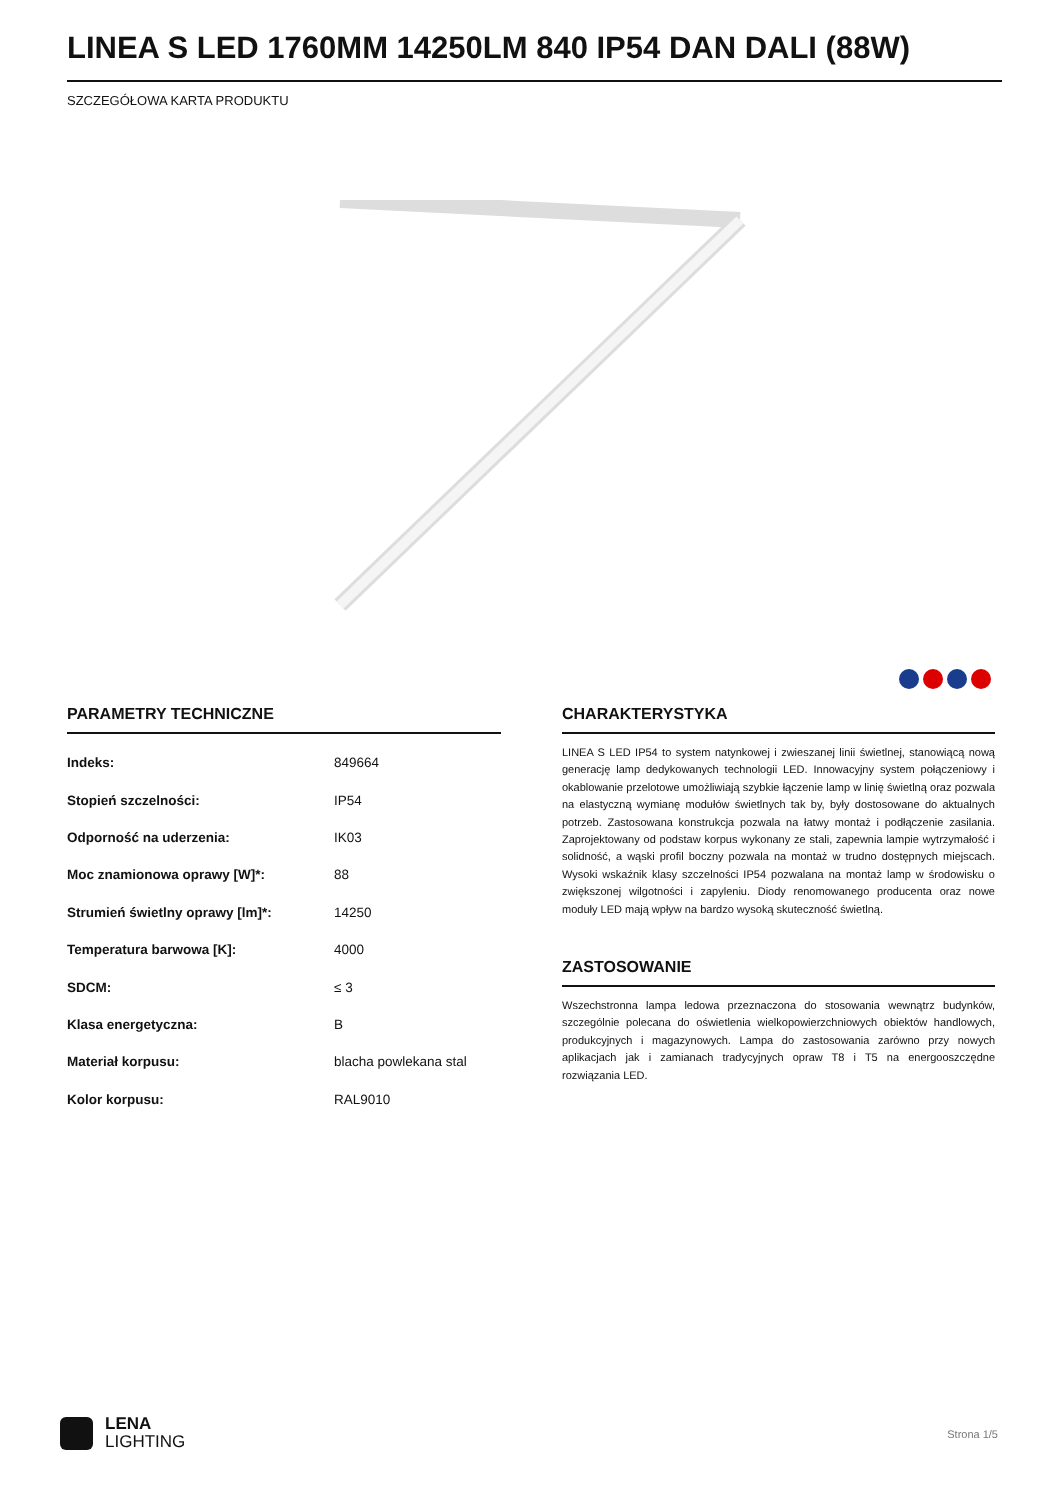LINEA S LED 1760MM 14250LM 840 IP54 DAN DALI (88W)
SZCZEGÓŁOWA KARTA PRODUKTU
PARAMETRY TECHNICZNE
| Indeks: | 849664 |
| Stopień szczelności: | IP54 |
| Odporność na uderzenia: | IK03 |
| Moc znamionowa oprawy [W]*: | 88 |
| Strumień świetlny oprawy [lm]*: | 14250 |
| Temperatura barwowa [K]: | 4000 |
| SDCM: | ≤ 3 |
| Klasa energetyczna: | B |
| Materiał korpusu: | blacha powlekana stal |
| Kolor korpusu: | RAL9010 |
CHARAKTERYSTYKA
LINEA S LED IP54 to system natynkowej i zwieszanej linii świetlnej, stanowiącą nową generację lamp dedykowanych technologii LED. Innowacyjny system połączeniowy i okablowanie przelotowe umożliwiają szybkie łączenie lamp w linię świetlną oraz pozwala na elastyczną wymianę modułów świetlnych tak by, były dostosowane do aktualnych potrzeb. Zastosowana konstrukcja pozwala na łatwy montaż i podłączenie zasilania. Zaprojektowany od podstaw korpus wykonany ze stali, zapewnia lampie wytrzymałość i solidność, a wąski profil boczny pozwala na montaż w trudno dostępnych miejscach. Wysoki wskaźnik klasy szczelności IP54 pozwalana na montaż lamp w środowisku o zwiększonej wilgotności i zapyleniu. Diody renomowanego producenta oraz nowe moduły LED mają wpływ na bardzo wysoką skuteczność świetlną.
ZASTOSOWANIE
Wszechstronna lampa ledowa przeznaczona do stosowania wewnątrz budynków, szczególnie polecana do oświetlenia wielkopowierzchniowych obiektów handlowych, produkcyjnych i magazynowych. Lampa do zastosowania zarówno przy nowych aplikacjach jak i zamianach tradycyjnych opraw T8 i T5 na energooszczędne rozwiązania LED.
LENA
LIGHTING
Strona 1/5